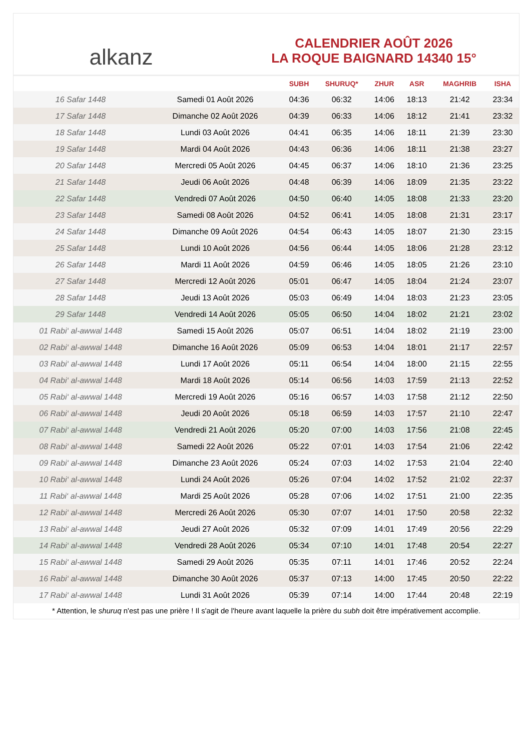alkanz
CALENDRIER AOÛT 2026
LA ROQUE BAIGNARD 14340 15°
| | | SUBH | SHURUQ* | ZHUR | ASR | MAGHRIB | ISHA |
| --- | --- | --- | --- | --- | --- | --- | --- |
| 16 Safar 1448 | Samedi 01 Août 2026 | 04:36 | 06:32 | 14:06 | 18:13 | 21:42 | 23:34 |
| 17 Safar 1448 | Dimanche 02 Août 2026 | 04:39 | 06:33 | 14:06 | 18:12 | 21:41 | 23:32 |
| 18 Safar 1448 | Lundi 03 Août 2026 | 04:41 | 06:35 | 14:06 | 18:11 | 21:39 | 23:30 |
| 19 Safar 1448 | Mardi 04 Août 2026 | 04:43 | 06:36 | 14:06 | 18:11 | 21:38 | 23:27 |
| 20 Safar 1448 | Mercredi 05 Août 2026 | 04:45 | 06:37 | 14:06 | 18:10 | 21:36 | 23:25 |
| 21 Safar 1448 | Jeudi 06 Août 2026 | 04:48 | 06:39 | 14:06 | 18:09 | 21:35 | 23:22 |
| 22 Safar 1448 | Vendredi 07 Août 2026 | 04:50 | 06:40 | 14:05 | 18:08 | 21:33 | 23:20 |
| 23 Safar 1448 | Samedi 08 Août 2026 | 04:52 | 06:41 | 14:05 | 18:08 | 21:31 | 23:17 |
| 24 Safar 1448 | Dimanche 09 Août 2026 | 04:54 | 06:43 | 14:05 | 18:07 | 21:30 | 23:15 |
| 25 Safar 1448 | Lundi 10 Août 2026 | 04:56 | 06:44 | 14:05 | 18:06 | 21:28 | 23:12 |
| 26 Safar 1448 | Mardi 11 Août 2026 | 04:59 | 06:46 | 14:05 | 18:05 | 21:26 | 23:10 |
| 27 Safar 1448 | Mercredi 12 Août 2026 | 05:01 | 06:47 | 14:05 | 18:04 | 21:24 | 23:07 |
| 28 Safar 1448 | Jeudi 13 Août 2026 | 05:03 | 06:49 | 14:04 | 18:03 | 21:23 | 23:05 |
| 29 Safar 1448 | Vendredi 14 Août 2026 | 05:05 | 06:50 | 14:04 | 18:02 | 21:21 | 23:02 |
| 01 Rabi‘ al-awwal 1448 | Samedi 15 Août 2026 | 05:07 | 06:51 | 14:04 | 18:02 | 21:19 | 23:00 |
| 02 Rabi‘ al-awwal 1448 | Dimanche 16 Août 2026 | 05:09 | 06:53 | 14:04 | 18:01 | 21:17 | 22:57 |
| 03 Rabi‘ al-awwal 1448 | Lundi 17 Août 2026 | 05:11 | 06:54 | 14:04 | 18:00 | 21:15 | 22:55 |
| 04 Rabi‘ al-awwal 1448 | Mardi 18 Août 2026 | 05:14 | 06:56 | 14:03 | 17:59 | 21:13 | 22:52 |
| 05 Rabi‘ al-awwal 1448 | Mercredi 19 Août 2026 | 05:16 | 06:57 | 14:03 | 17:58 | 21:12 | 22:50 |
| 06 Rabi‘ al-awwal 1448 | Jeudi 20 Août 2026 | 05:18 | 06:59 | 14:03 | 17:57 | 21:10 | 22:47 |
| 07 Rabi‘ al-awwal 1448 | Vendredi 21 Août 2026 | 05:20 | 07:00 | 14:03 | 17:56 | 21:08 | 22:45 |
| 08 Rabi‘ al-awwal 1448 | Samedi 22 Août 2026 | 05:22 | 07:01 | 14:03 | 17:54 | 21:06 | 22:42 |
| 09 Rabi‘ al-awwal 1448 | Dimanche 23 Août 2026 | 05:24 | 07:03 | 14:02 | 17:53 | 21:04 | 22:40 |
| 10 Rabi‘ al-awwal 1448 | Lundi 24 Août 2026 | 05:26 | 07:04 | 14:02 | 17:52 | 21:02 | 22:37 |
| 11 Rabi‘ al-awwal 1448 | Mardi 25 Août 2026 | 05:28 | 07:06 | 14:02 | 17:51 | 21:00 | 22:35 |
| 12 Rabi‘ al-awwal 1448 | Mercredi 26 Août 2026 | 05:30 | 07:07 | 14:01 | 17:50 | 20:58 | 22:32 |
| 13 Rabi‘ al-awwal 1448 | Jeudi 27 Août 2026 | 05:32 | 07:09 | 14:01 | 17:49 | 20:56 | 22:29 |
| 14 Rabi‘ al-awwal 1448 | Vendredi 28 Août 2026 | 05:34 | 07:10 | 14:01 | 17:48 | 20:54 | 22:27 |
| 15 Rabi‘ al-awwal 1448 | Samedi 29 Août 2026 | 05:35 | 07:11 | 14:01 | 17:46 | 20:52 | 22:24 |
| 16 Rabi‘ al-awwal 1448 | Dimanche 30 Août 2026 | 05:37 | 07:13 | 14:00 | 17:45 | 20:50 | 22:22 |
| 17 Rabi‘ al-awwal 1448 | Lundi 31 Août 2026 | 05:39 | 07:14 | 14:00 | 17:44 | 20:48 | 22:19 |
* Attention, le shuruq n'est pas une prière ! Il s'agit de l'heure avant laquelle la prière du subh doit être impérativement accomplie.